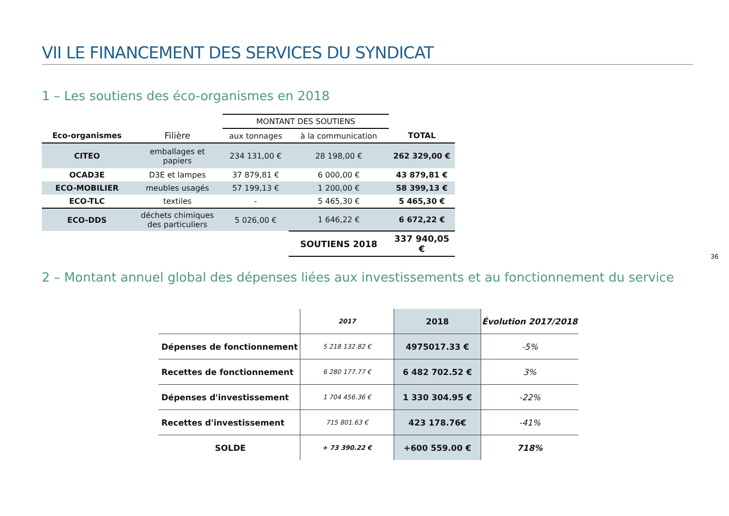VII LE FINANCEMENT DES SERVICES DU SYNDICAT
1 – Les soutiens des éco-organismes en 2018
| | | MONTANT DES SOUTIENS | | |
| Eco-organismes | Filière | aux tonnages | à la communication | TOTAL |
| CITEO | emballages et papiers | 234 131,00 € | 28 198,00 € | 262 329,00 € |
| OCAD3E | D3E et lampes | 37 879,81 € | 6 000,00 € | 43 879,81 € |
| ECO-MOBILIER | meubles usagés | 57 199,13 € | 1 200,00 € | 58 399,13 € |
| ECO-TLC | textiles | - | 5 465,30 € | 5 465,30 € |
| ECO-DDS | déchets chimiques des particuliers | 5 026,00 € | 1 646,22 € | 6 672,22 € |
| | | | SOUTIENS 2018 | 337 940,05 € |
36
2 – Montant annuel global des dépenses liées aux investissements et au fonctionnement du service
| | 2017 | 2018 | Évolution 2017/2018 |
| Dépenses de fonctionnement | 5 218 132.82 € | 4975017.33 € | -5% |
| Recettes de fonctionnement | 6 280 177.77 € | 6 482 702.52 € | 3% |
| Dépenses d'investissement | 1 704 456.36 € | 1 330 304.95 € | -22% |
| Recettes d'investissement | 715 801.63 € | 423 178.76€ | -41% |
| SOLDE | + 73 390.22 € | +600 559.00 € | 718% |